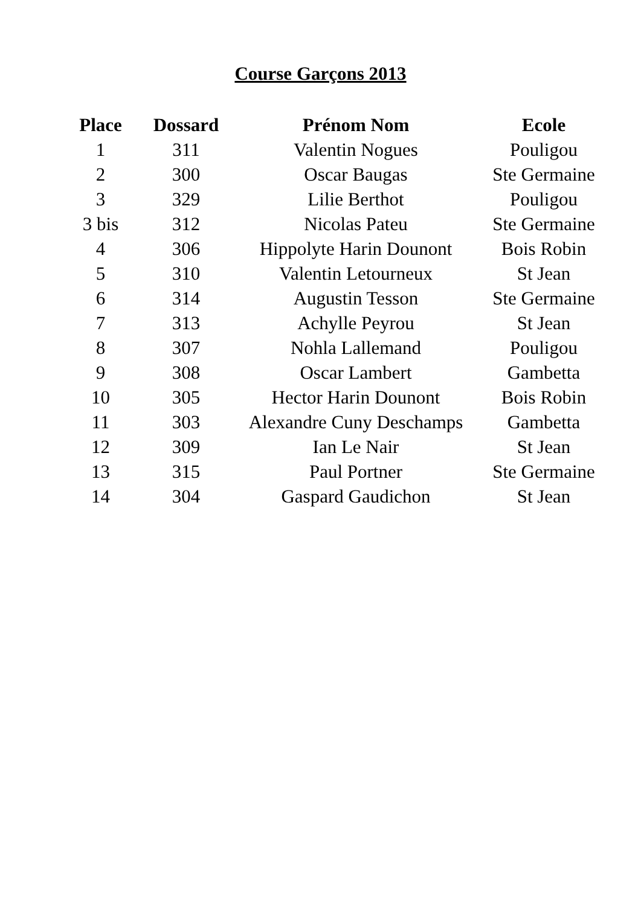Course Garçons 2013
| Place | Dossard | Prénom Nom | Ecole |
| --- | --- | --- | --- |
| 1 | 311 | Valentin Nogues | Pouligou |
| 2 | 300 | Oscar Baugas | Ste Germaine |
| 3 | 329 | Lilie Berthot | Pouligou |
| 3 bis | 312 | Nicolas Pateu | Ste Germaine |
| 4 | 306 | Hippolyte Harin Dounont | Bois Robin |
| 5 | 310 | Valentin Letourneux | St Jean |
| 6 | 314 | Augustin Tesson | Ste Germaine |
| 7 | 313 | Achylle Peyrou | St Jean |
| 8 | 307 | Nohla Lallemand | Pouligou |
| 9 | 308 | Oscar Lambert | Gambetta |
| 10 | 305 | Hector Harin Dounont | Bois Robin |
| 11 | 303 | Alexandre Cuny Deschamps | Gambetta |
| 12 | 309 | Ian Le Nair | St Jean |
| 13 | 315 | Paul Portner | Ste Germaine |
| 14 | 304 | Gaspard Gaudichon | St Jean |